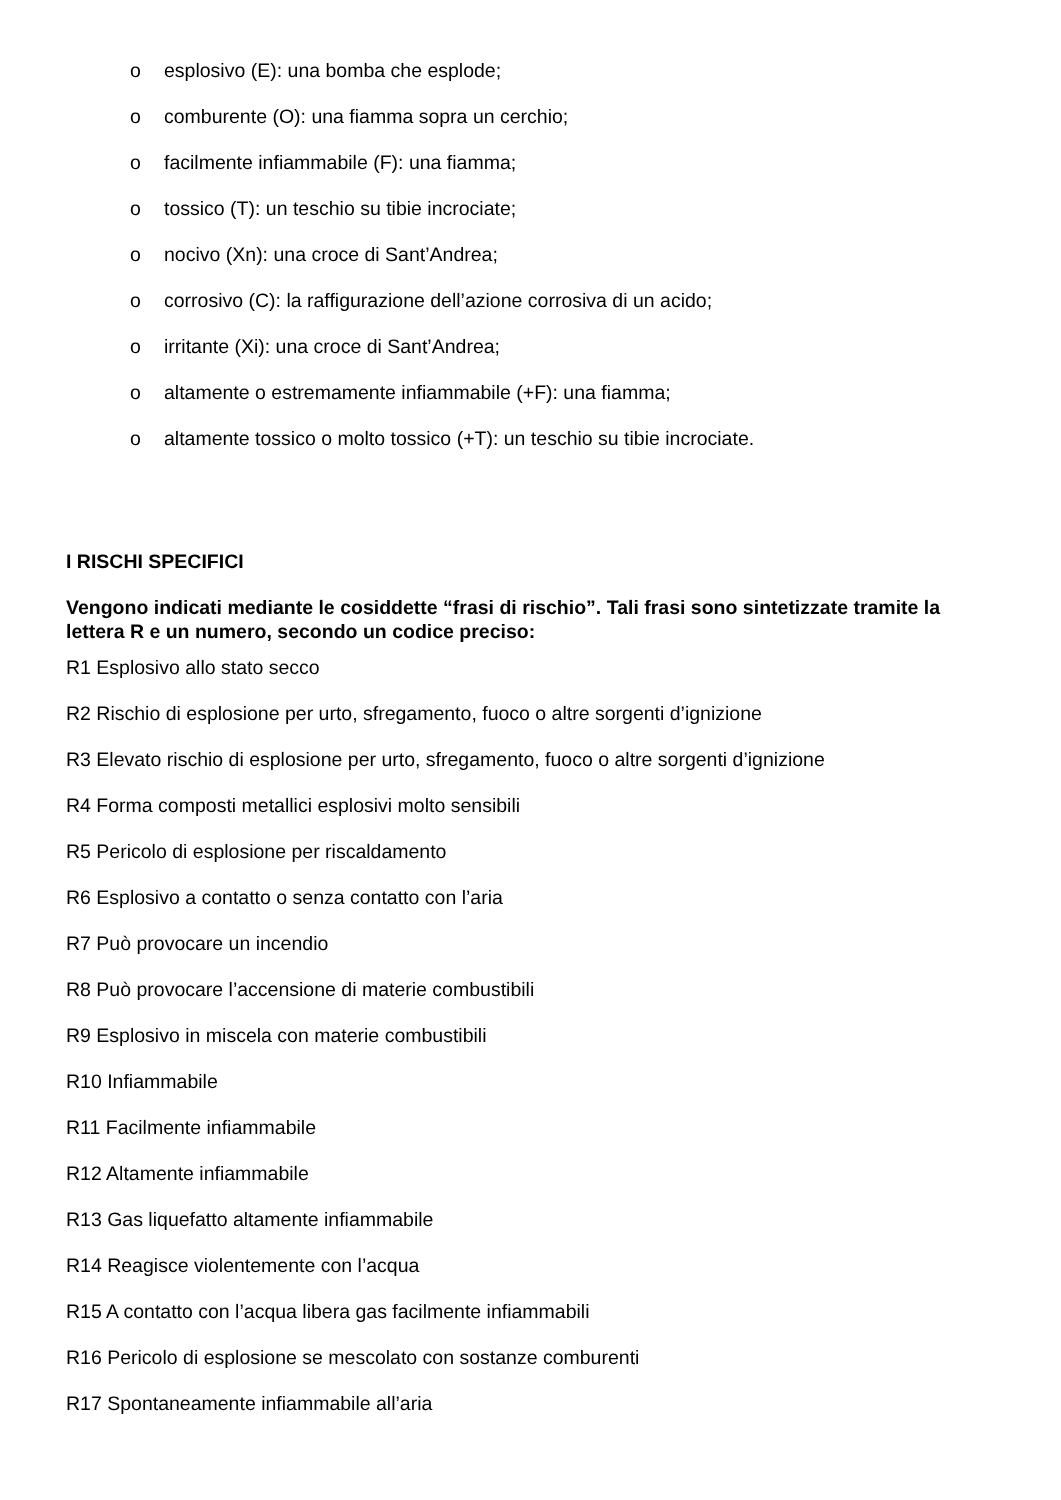o esplosivo (E): una bomba che esplode;
o comburente (O): una fiamma sopra un cerchio;
o facilmente infiammabile (F): una fiamma;
o tossico (T): un teschio su tibie incrociate;
o nocivo (Xn): una croce di Sant’Andrea;
o corrosivo (C): la raffigurazione dell’azione corrosiva di un acido;
o irritante (Xi): una croce di Sant’Andrea;
o altamente o estremamente infiammabile (+F): una fiamma;
o altamente tossico o molto tossico (+T): un teschio su tibie incrociate.
I RISCHI SPECIFICI
Vengono indicati mediante le cosiddette “frasi di rischio”. Tali frasi sono sintetizzate tramite la lettera R e un numero, secondo un codice preciso:
R1 Esplosivo allo stato secco
R2 Rischio di esplosione per urto, sfregamento, fuoco o altre sorgenti d’ignizione
R3 Elevato rischio di esplosione per urto, sfregamento, fuoco o altre sorgenti d’ignizione
R4 Forma composti metallici esplosivi molto sensibili
R5 Pericolo di esplosione per riscaldamento
R6 Esplosivo a contatto o senza contatto con l’aria
R7 Può provocare un incendio
R8 Può provocare l’accensione di materie combustibili
R9 Esplosivo in miscela con materie combustibili
R10 Infiammabile
R11 Facilmente infiammabile
R12 Altamente infiammabile
R13 Gas liquefatto altamente infiammabile
R14 Reagisce violentemente con l’acqua
R15 A contatto con l’acqua libera gas facilmente infiammabili
R16 Pericolo di esplosione se mescolato con sostanze comburenti
R17 Spontaneamente infiammabile all’aria